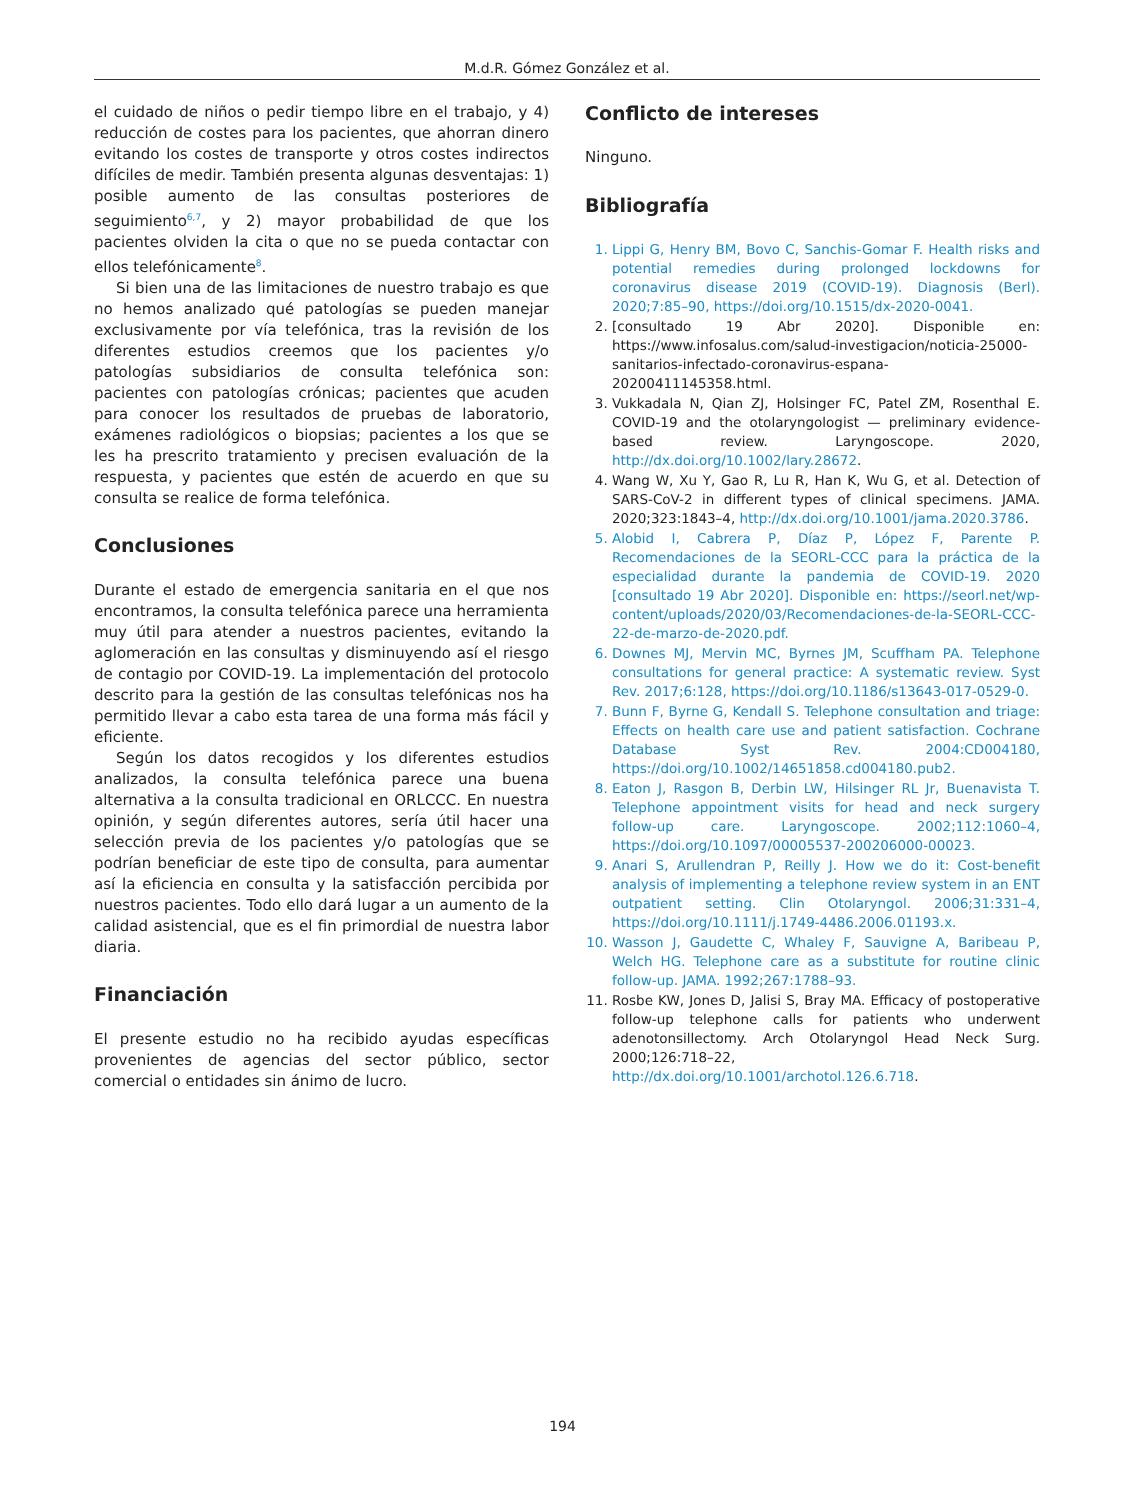M.d.R. Gómez González et al.
el cuidado de niños o pedir tiempo libre en el trabajo, y 4) reducción de costes para los pacientes, que ahorran dinero evitando los costes de transporte y otros costes indirectos difíciles de medir. También presenta algunas desventajas: 1) posible aumento de las consultas posteriores de seguimiento<sup>6,7</sup>, y 2) mayor probabilidad de que los pacientes olviden la cita o que no se pueda contactar con ellos telefónicamente<sup>8</sup>.
Si bien una de las limitaciones de nuestro trabajo es que no hemos analizado qué patologías se pueden manejar exclusivamente por vía telefónica, tras la revisión de los diferentes estudios creemos que los pacientes y/o patologías subsidiarios de consulta telefónica son: pacientes con patologías crónicas; pacientes que acuden para conocer los resultados de pruebas de laboratorio, exámenes radiológicos o biopsias; pacientes a los que se les ha prescrito tratamiento y precisen evaluación de la respuesta, y pacientes que estén de acuerdo en que su consulta se realice de forma telefónica.
Conclusiones
Durante el estado de emergencia sanitaria en el que nos encontramos, la consulta telefónica parece una herramienta muy útil para atender a nuestros pacientes, evitando la aglomeración en las consultas y disminuyendo así el riesgo de contagio por COVID-19. La implementación del protocolo descrito para la gestión de las consultas telefónicas nos ha permitido llevar a cabo esta tarea de una forma más fácil y eficiente.
Según los datos recogidos y los diferentes estudios analizados, la consulta telefónica parece una buena alternativa a la consulta tradicional en ORLCCC. En nuestra opinión, y según diferentes autores, sería útil hacer una selección previa de los pacientes y/o patologías que se podrían beneficiar de este tipo de consulta, para aumentar así la eficiencia en consulta y la satisfacción percibida por nuestros pacientes. Todo ello dará lugar a un aumento de la calidad asistencial, que es el fin primordial de nuestra labor diaria.
Financiación
El presente estudio no ha recibido ayudas específicas provenientes de agencias del sector público, sector comercial o entidades sin ánimo de lucro.
Conflicto de intereses
Ninguno.
Bibliografía
1. Lippi G, Henry BM, Bovo C, Sanchis-Gomar F. Health risks and potential remedies during prolonged lockdowns for coronavirus disease 2019 (COVID-19). Diagnosis (Berl). 2020;7:85–90, https://doi.org/10.1515/dx-2020-0041.
2. [consultado 19 Abr 2020]. Disponible en: https://www.infosalus.com/salud-investigacion/noticia-25000-sanitarios-infectado-coronavirus-espana-20200411145358.html.
3. Vukkadala N, Qian ZJ, Holsinger FC, Patel ZM, Rosenthal E. COVID-19 and the otolaryngologist — preliminary evidence-based review. Laryngoscope. 2020, http://dx.doi.org/10.1002/lary.28672.
4. Wang W, Xu Y, Gao R, Lu R, Han K, Wu G, et al. Detection of SARS-CoV-2 in different types of clinical specimens. JAMA. 2020;323:1843–4, http://dx.doi.org/10.1001/jama.2020.3786.
5. Alobid I, Cabrera P, Díaz P, López F, Parente P. Recomendaciones de la SEORL-CCC para la práctica de la especialidad durante la pandemia de COVID-19. 2020 [consultado 19 Abr 2020]. Disponible en: https://seorl.net/wp-content/uploads/2020/03/Recomendaciones-de-la-SEORL-CCC-22-de-marzo-de-2020.pdf.
6. Downes MJ, Mervin MC, Byrnes JM, Scuffham PA. Telephone consultations for general practice: A systematic review. Syst Rev. 2017;6:128, https://doi.org/10.1186/s13643-017-0529-0.
7. Bunn F, Byrne G, Kendall S. Telephone consultation and triage: Effects on health care use and patient satisfaction. Cochrane Database Syst Rev. 2004:CD004180, https://doi.org/10.1002/14651858.cd004180.pub2.
8. Eaton J, Rasgon B, Derbin LW, Hilsinger RL Jr, Buenavista T. Telephone appointment visits for head and neck surgery follow-up care. Laryngoscope. 2002;112:1060–4, https://doi.org/10.1097/00005537-200206000-00023.
9. Anari S, Arullendran P, Reilly J. How we do it: Cost-benefit analysis of implementing a telephone review system in an ENT outpatient setting. Clin Otolaryngol. 2006;31:331–4, https://doi.org/10.1111/j.1749-4486.2006.01193.x.
10. Wasson J, Gaudette C, Whaley F, Sauvigne A, Baribeau P, Welch HG. Telephone care as a substitute for routine clinic follow-up. JAMA. 1992;267:1788–93.
11. Rosbe KW, Jones D, Jalisi S, Bray MA. Efficacy of postoperative follow-up telephone calls for patients who underwent adenotonsillectomy. Arch Otolaryngol Head Neck Surg. 2000;126:718–22, http://dx.doi.org/10.1001/archotol.126.6.718.
194